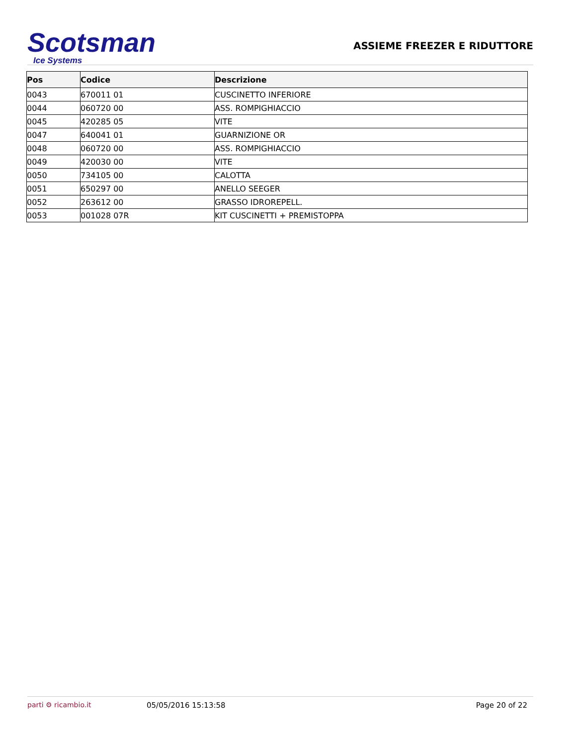Scotsman
Ice Systems
ASSIEME FREEZER E RIDUTTORE
| Pos | Codice | Descrizione |
| --- | --- | --- |
| 0043 | 670011 01 | CUSCINETTO INFERIORE |
| 0044 | 060720 00 | ASS. ROMPIGHIACCIO |
| 0045 | 420285 05 | VITE |
| 0047 | 640041 01 | GUARNIZIONE OR |
| 0048 | 060720 00 | ASS. ROMPIGHIACCIO |
| 0049 | 420030 00 | VITE |
| 0050 | 734105 00 | CALOTTA |
| 0051 | 650297 00 | ANELLO SEEGER |
| 0052 | 263612 00 | GRASSO IDROREPELL. |
| 0053 | 001028 07R | KIT CUSCINETTI + PREMISTOPPA |
parti ⚙ ricambio.it 05/05/2016 15:13:58 Page 20 of 22